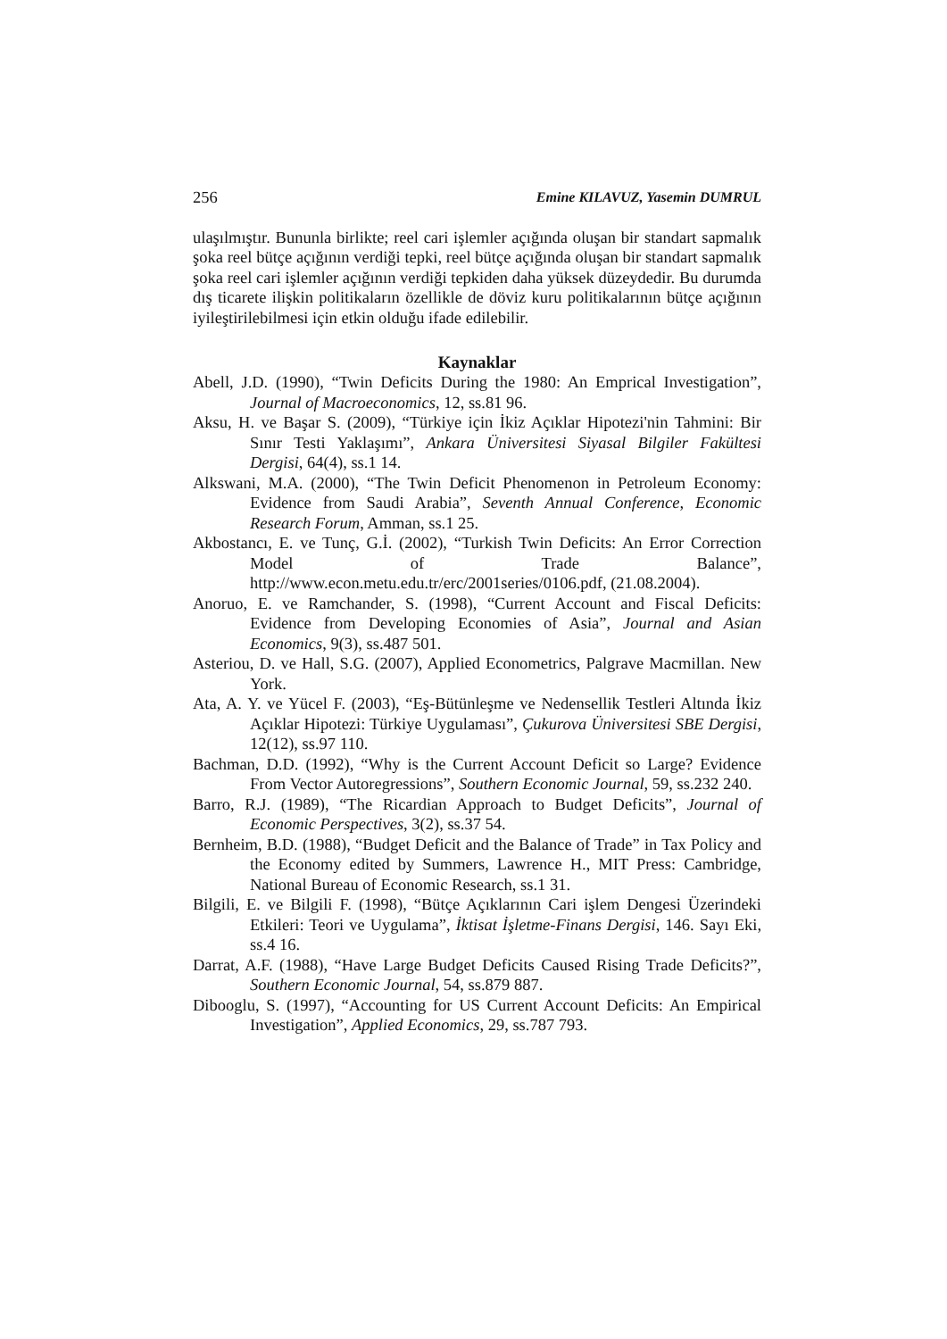256 Emine KILAVUZ, Yasemin DUMRUL
ulaşılmıştır. Bununla birlikte; reel cari işlemler açığında oluşan bir standart sapmalık şoka reel bütçe açığının verdiği tepki, reel bütçe açığında oluşan bir standart sapmalık şoka reel cari işlemler açığının verdiği tepkiden daha yüksek düzeydedir. Bu durumda dış ticarete ilişkin politikaların özellikle de döviz kuru politikalarının bütçe açığının iyileştirilebilmesi için etkin olduğu ifade edilebilir.
Kaynaklar
Abell, J.D. (1990), “Twin Deficits During the 1980: An Emprical Investigation”, Journal of Macroeconomics, 12, ss.81 96.
Aksu, H. ve Başar S. (2009), “Türkiye için İkiz Açıklar Hipotezi'nin Tahmini: Bir Sınır Testi Yaklaşımı”, Ankara Üniversitesi Siyasal Bilgiler Fakültesi Dergisi, 64(4), ss.1 14.
Alkswani, M.A. (2000), “The Twin Deficit Phenomenon in Petroleum Economy: Evidence from Saudi Arabia”, Seventh Annual Conference, Economic Research Forum, Amman, ss.1 25.
Akbostancı, E. ve Tunç, G.İ. (2002), “Turkish Twin Deficits: An Error Correction Model of Trade Balance”, http://www.econ.metu.edu.tr/erc/2001series/0106.pdf, (21.08.2004).
Anoruo, E. ve Ramchander, S. (1998), “Current Account and Fiscal Deficits: Evidence from Developing Economies of Asia”, Journal and Asian Economics, 9(3), ss.487 501.
Asteriou, D. ve Hall, S.G. (2007), Applied Econometrics, Palgrave Macmillan. New York.
Ata, A. Y. ve Yücel F. (2003), “Eş-Bütünleşme ve Nedensellik Testleri Altında İkiz Açıklar Hipotezi: Türkiye Uygulaması”, Çukurova Üniversitesi SBE Dergisi, 12(12), ss.97 110.
Bachman, D.D. (1992), “Why is the Current Account Deficit so Large? Evidence From Vector Autoregressions”, Southern Economic Journal, 59, ss.232 240.
Barro, R.J. (1989), “The Ricardian Approach to Budget Deficits”, Journal of Economic Perspectives, 3(2), ss.37 54.
Bernheim, B.D. (1988), “Budget Deficit and the Balance of Trade” in Tax Policy and the Economy edited by Summers, Lawrence H., MIT Press: Cambridge, National Bureau of Economic Research, ss.1 31.
Bilgili, E. ve Bilgili F. (1998), “Bütçe Açıklarının Cari işlem Dengesi Üzerindeki Etkileri: Teori ve Uygulama”, İktisat İşletme-Finans Dergisi, 146. Sayı Eki, ss.4 16.
Darrat, A.F. (1988), “Have Large Budget Deficits Caused Rising Trade Deficits?”, Southern Economic Journal, 54, ss.879 887.
Dibooglu, S. (1997), “Accounting for US Current Account Deficits: An Empirical Investigation”, Applied Economics, 29, ss.787 793.